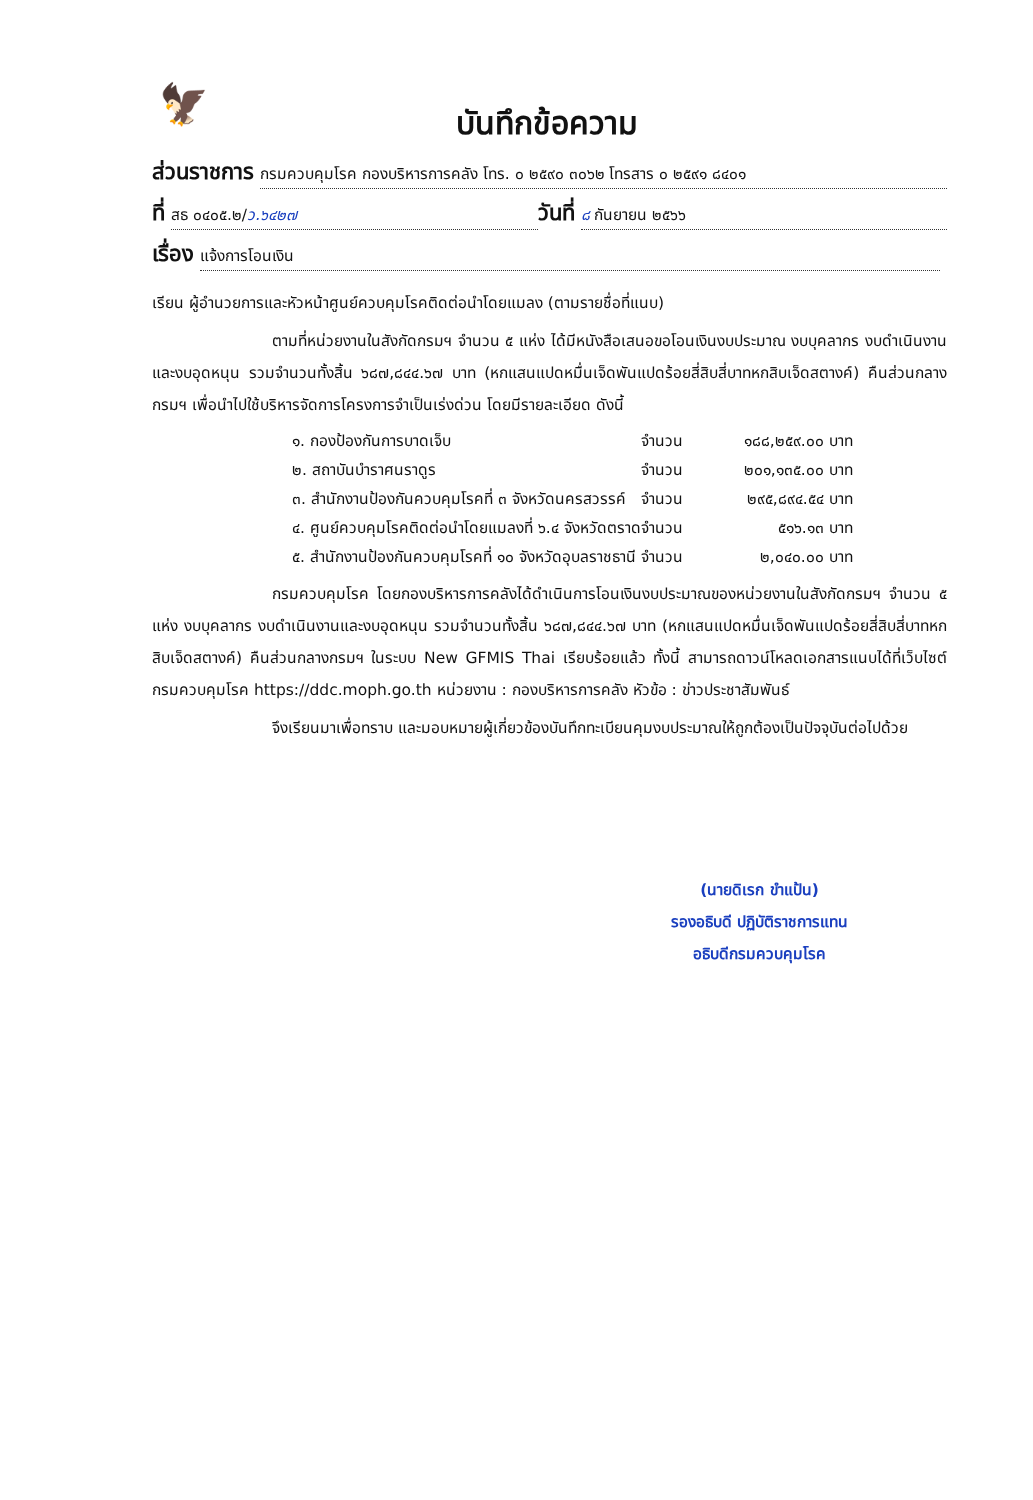🦅
บันทึกข้อความ
ส่วนราชการ กรมควบคุมโรค กองบริหารการคลัง โทร. ๐ ๒๕๙๐ ๓๐๖๒ โทรสาร ๐ ๒๕๙๑ ๘๔๐๑
ที่ สธ ๐๔๐๕.๒/ว.๖๔๒๗ วันที่ ๘ กันยายน ๒๕๖๖
เรื่อง แจ้งการโอนเงิน
เรียน ผู้อำนวยการและหัวหน้าศูนย์ควบคุมโรคติดต่อนำโดยแมลง (ตามรายชื่อที่แนบ)
ตามที่หน่วยงานในสังกัดกรมฯ จำนวน ๕ แห่ง ได้มีหนังสือเสนอขอโอนเงินงบประมาณ งบบุคลากร งบดำเนินงานและงบอุดหนุน รวมจำนวนทั้งสิ้น ๖๘๗,๘๔๔.๖๗ บาท (หกแสนแปดหมื่นเจ็ดพันแปดร้อยสี่สิบสี่บาทหกสิบเจ็ดสตางค์) คืนส่วนกลางกรมฯ เพื่อนำไปใช้บริหารจัดการโครงการจำเป็นเร่งด่วน โดยมีรายละเอียด ดังนี้
| ๑. กองป้องกันการบาดเจ็บ | จำนวน | ๑๘๘,๒๕๙.๐๐ บาท |
| ๒. สถาบันบำราศนราดูร | จำนวน | ๒๐๑,๑๓๕.๐๐ บาท |
| ๓. สำนักงานป้องกันควบคุมโรคที่ ๓ จังหวัดนครสวรรค์ | จำนวน | ๒๙๕,๘๙๔.๕๔ บาท |
| ๔. ศูนย์ควบคุมโรคติดต่อนำโดยแมลงที่ ๖.๔ จังหวัดตราด | จำนวน | ๕๑๖.๑๓ บาท |
| ๕. สำนักงานป้องกันควบคุมโรคที่ ๑๐ จังหวัดอุบลราชธานี | จำนวน | ๒,๐๔๐.๐๐ บาท |
กรมควบคุมโรค โดยกองบริหารการคลังได้ดำเนินการโอนเงินงบประมาณของหน่วยงานในสังกัดกรมฯ จำนวน ๕ แห่ง งบบุคลากร งบดำเนินงานและงบอุดหนุน รวมจำนวนทั้งสิ้น ๖๘๗,๘๔๔.๖๗ บาท (หกแสนแปดหมื่นเจ็ดพันแปดร้อยสี่สิบสี่บาทหกสิบเจ็ดสตางค์) คืนส่วนกลางกรมฯ ในระบบ New GFMIS Thai เรียบร้อยแล้ว ทั้งนี้ สามารถดาวน์โหลดเอกสารแนบได้ที่เว็บไซต์กรมควบคุมโรค https://ddc.moph.go.th หน่วยงาน : กองบริหารการคลัง หัวข้อ : ข่าวประชาสัมพันธ์
จึงเรียนมาเพื่อทราบ และมอบหมายผู้เกี่ยวข้องบันทึกทะเบียนคุมงบประมาณให้ถูกต้องเป็นปัจจุบันต่อไปด้วย
(นายดิเรก ขำแป้น)
รองอธิบดี ปฏิบัติราชการแทน
อธิบดีกรมควบคุมโรค